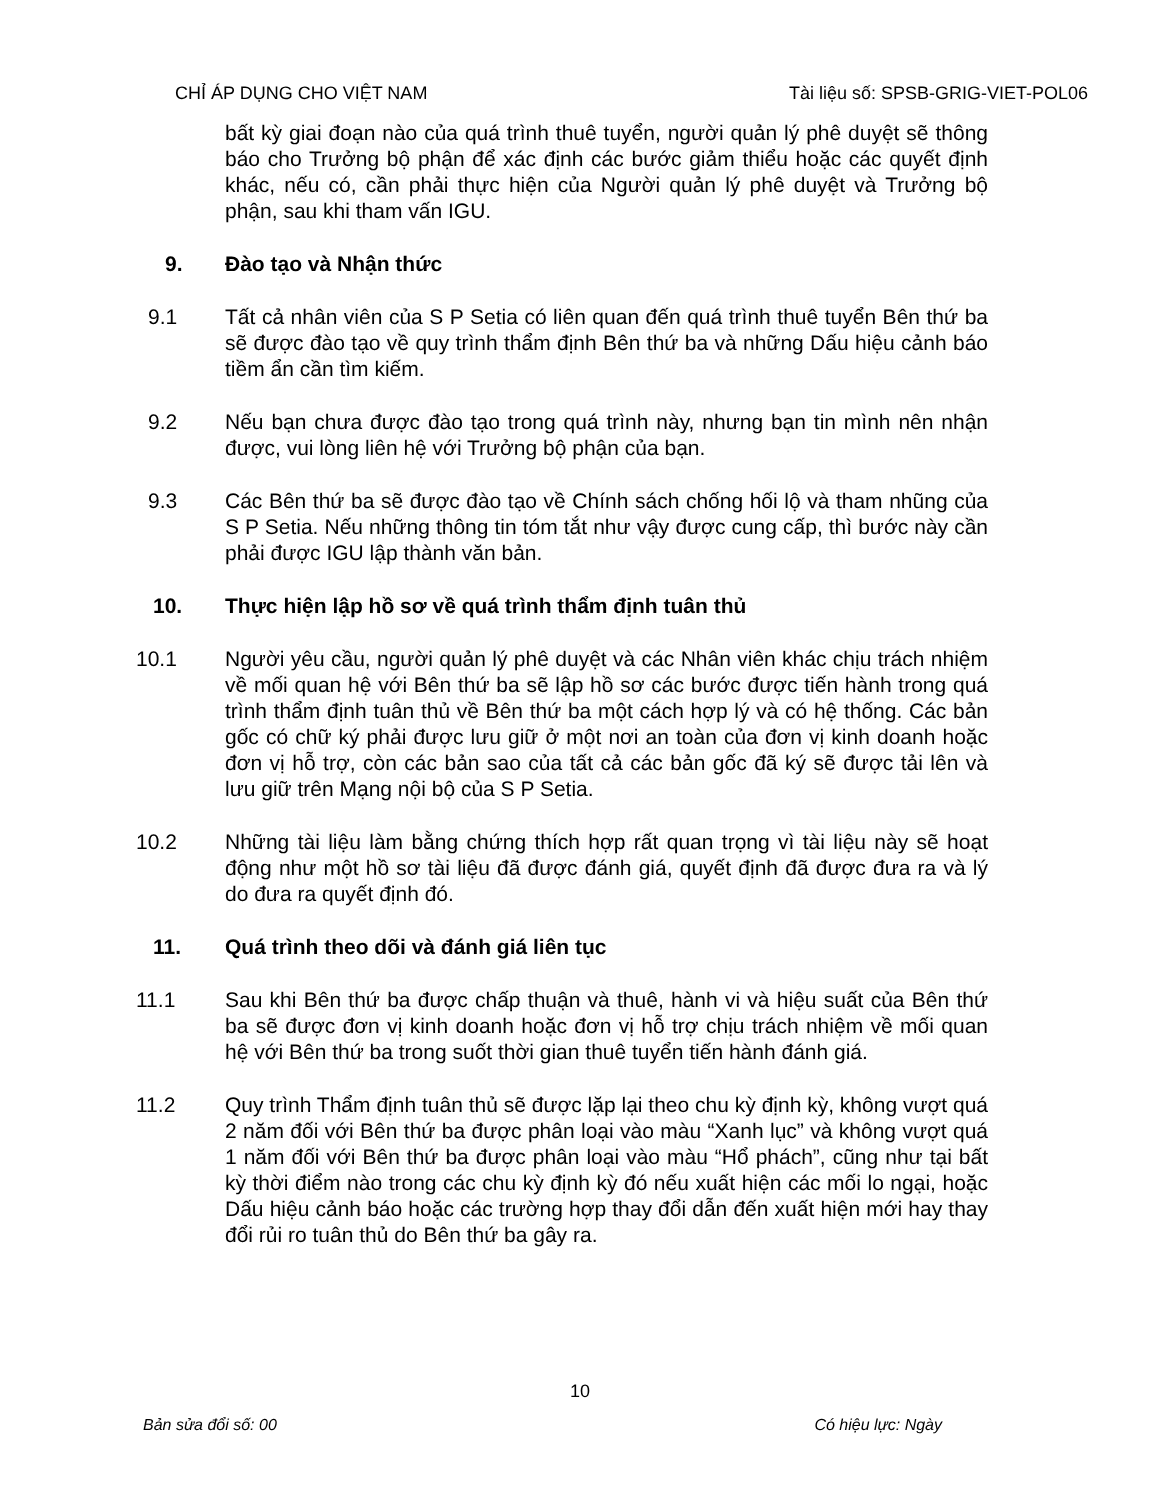CHỈ ÁP DỤNG CHO VIỆT NAM Tài liệu số: SPSB-GRIG-VIET-POL06
bất kỳ giai đoạn nào của quá trình thuê tuyển, người quản lý phê duyệt sẽ thông báo cho Trưởng bộ phận để xác định các bước giảm thiểu hoặc các quyết định khác, nếu có, cần phải thực hiện của Người quản lý phê duyệt và Trưởng bộ phận, sau khi tham vấn IGU.
9. Đào tạo và Nhận thức
9.1 Tất cả nhân viên của S P Setia có liên quan đến quá trình thuê tuyển Bên thứ ba sẽ được đào tạo về quy trình thẩm định Bên thứ ba và những Dấu hiệu cảnh báo tiềm ẩn cần tìm kiếm.
9.2 Nếu bạn chưa được đào tạo trong quá trình này, nhưng bạn tin mình nên nhận được, vui lòng liên hệ với Trưởng bộ phận của bạn.
9.3 Các Bên thứ ba sẽ được đào tạo về Chính sách chống hối lộ và tham nhũng của S P Setia. Nếu những thông tin tóm tắt như vậy được cung cấp, thì bước này cần phải được IGU lập thành văn bản.
10. Thực hiện lập hồ sơ về quá trình thẩm định tuân thủ
10.1 Người yêu cầu, người quản lý phê duyệt và các Nhân viên khác chịu trách nhiệm về mối quan hệ với Bên thứ ba sẽ lập hồ sơ các bước được tiến hành trong quá trình thẩm định tuân thủ về Bên thứ ba một cách hợp lý và có hệ thống. Các bản gốc có chữ ký phải được lưu giữ ở một nơi an toàn của đơn vị kinh doanh hoặc đơn vị hỗ trợ, còn các bản sao của tất cả các bản gốc đã ký sẽ được tải lên và lưu giữ trên Mạng nội bộ của S P Setia.
10.2 Những tài liệu làm bằng chứng thích hợp rất quan trọng vì tài liệu này sẽ hoạt động như một hồ sơ tài liệu đã được đánh giá, quyết định đã được đưa ra và lý do đưa ra quyết định đó.
11. Quá trình theo dõi và đánh giá liên tục
11.1 Sau khi Bên thứ ba được chấp thuận và thuê, hành vi và hiệu suất của Bên thứ ba sẽ được đơn vị kinh doanh hoặc đơn vị hỗ trợ chịu trách nhiệm về mối quan hệ với Bên thứ ba trong suốt thời gian thuê tuyển tiến hành đánh giá.
11.2 Quy trình Thẩm định tuân thủ sẽ được lặp lại theo chu kỳ định kỳ, không vượt quá 2 năm đối với Bên thứ ba được phân loại vào màu “Xanh lục” và không vượt quá 1 năm đối với Bên thứ ba được phân loại vào màu “Hổ phách”, cũng như tại bất kỳ thời điểm nào trong các chu kỳ định kỳ đó nếu xuất hiện các mối lo ngại, hoặc Dấu hiệu cảnh báo hoặc các trường hợp thay đổi dẫn đến xuất hiện mới hay thay đổi rủi ro tuân thủ do Bên thứ ba gây ra.
10
Bản sửa đổi số: 00 Có hiệu lực: Ngày